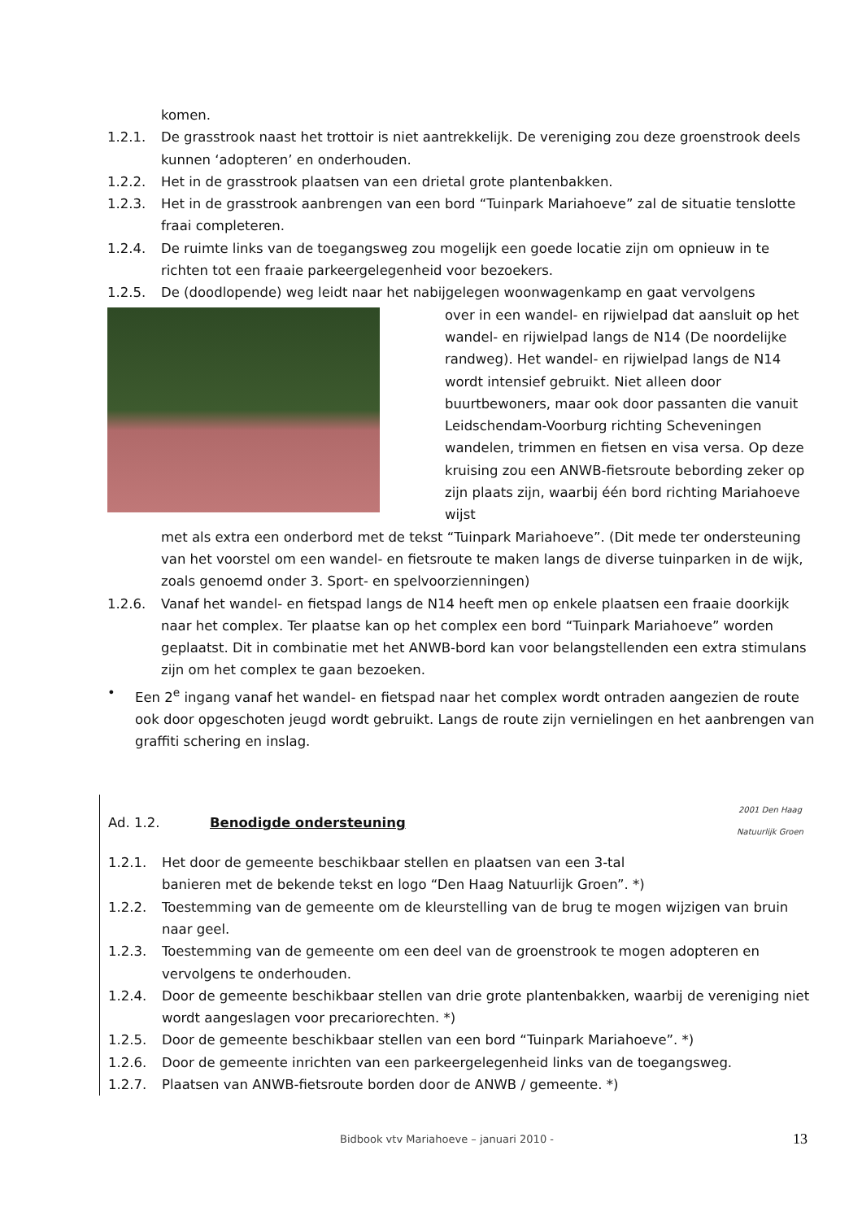komen.
1.2.1. De grasstrook naast het trottoir is niet aantrekkelijk. De vereniging zou deze groenstrook deels kunnen ‘adopteren’ en onderhouden.
1.2.2. Het in de grasstrook plaatsen van een drietal grote plantenbakken.
1.2.3. Het in de grasstrook aanbrengen van een bord “Tuinpark Mariahoeve” zal de situatie tenslotte fraai completeren.
1.2.4. De ruimte links van de toegangsweg zou mogelijk een goede locatie zijn om opnieuw in te richten tot een fraaie parkeergelegenheid voor bezoekers.
1.2.5. De (doodlopende) weg leidt naar het nabijgelegen woonwagenkamp en gaat vervolgens
over in een wandel- en rijwielpad dat aansluit op het wandel- en rijwielpad langs de N14 (De noordelijke randweg). Het wandel- en rijwielpad langs de N14 wordt intensief gebruikt. Niet alleen door buurtbewoners, maar ook door passanten die vanuit Leidschendam-Voorburg richting Scheveningen wandelen, trimmen en fietsen en visa versa. Op deze kruising zou een ANWB-fietsroute bebording zeker op zijn plaats zijn, waarbij één bord richting Mariahoeve wijst
met als extra een onderbord met de tekst “Tuinpark Mariahoeve”. (Dit mede ter ondersteuning van het voorstel om een wandel- en fietsroute te maken langs de diverse tuinparken in de wijk, zoals genoemd onder 3. Sport- en spelvoorzienningen)
1.2.6. Vanaf het wandel- en fietspad langs de N14 heeft men op enkele plaatsen een fraaie doorkijk naar het complex. Ter plaatse kan op het complex een bord “Tuinpark Mariahoeve” worden geplaatst. Dit in combinatie met het ANWB-bord kan voor belangstellenden een extra stimulans zijn om het complex te gaan bezoeken.
• Een 2<sup>e</sup> ingang vanaf het wandel- en fietspad naar het complex wordt ontraden aangezien de route ook door opgeschoten jeugd wordt gebruikt. Langs de route zijn vernielingen en het aanbrengen van graffiti schering en inslag.
Ad. 1.2. Benodigde ondersteuning
2001 Den Haag
Natuurlijk Groen
1.2.1. Het door de gemeente beschikbaar stellen en plaatsen van een 3-tal
banieren met de bekende tekst en logo “Den Haag Natuurlijk Groen”. *)
1.2.2. Toestemming van de gemeente om de kleurstelling van de brug te mogen wijzigen van bruin naar geel.
1.2.3. Toestemming van de gemeente om een deel van de groenstrook te mogen adopteren en vervolgens te onderhouden.
1.2.4. Door de gemeente beschikbaar stellen van drie grote plantenbakken, waarbij de vereniging niet wordt aangeslagen voor precariorechten. *)
1.2.5. Door de gemeente beschikbaar stellen van een bord “Tuinpark Mariahoeve”. *)
1.2.6. Door de gemeente inrichten van een parkeergelegenheid links van de toegangsweg.
1.2.7. Plaatsen van ANWB-fietsroute borden door de ANWB / gemeente. *)
Bidbook vtv Mariahoeve – januari 2010 - 13